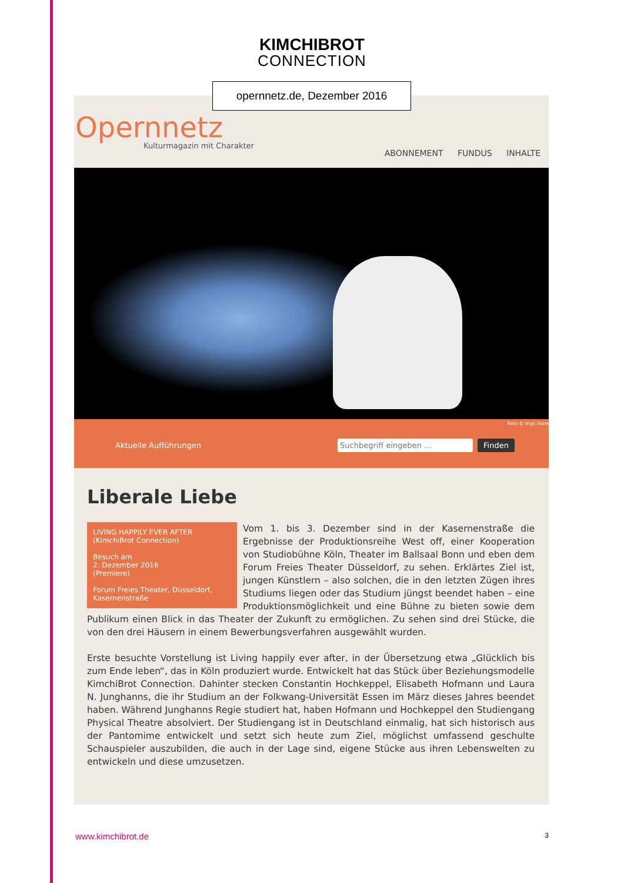KIMCHIBROT
CONNECTION
Opernnetz
Kulturmagazin mit Charakter
ABONNEMENT FUNDUS INHALTE
Foto © Ingo Solm
Aktuelle Aufführungen Suchbegriff eingeben ... Finden
Liberale Liebe
LIVING HAPPILY EVER AFTER
(KimchiBrot Connection)
Besuch am
2. Dezember 2016
(Premiere)
Forum Freies Theater, Düsseldorf,
Kasernenstraße
Vom 1. bis 3. Dezember sind in der Kasernenstraße die Ergebnisse der Produktionsreihe West off, einer Kooperation von Studiobühne Köln, Theater im Ballsaal Bonn und eben dem Forum Freies Theater Düsseldorf, zu sehen. Erklärtes Ziel ist, jungen Künstlern – also solchen, die in den letzten Zügen ihres Studiums liegen oder das Studium jüngst beendet haben – eine Produktionsmöglichkeit und eine Bühne zu bieten sowie dem Publikum einen Blick in das Theater der Zukunft zu ermöglichen. Zu sehen sind drei Stücke, die von den drei Häusern in einem Bewerbungsverfahren ausgewählt wurden.
Erste besuchte Vorstellung ist Living happily ever after, in der Übersetzung etwa „Glücklich bis zum Ende leben“, das in Köln produziert wurde. Entwickelt hat das Stück über Beziehungsmodelle KimchiBrot Connection. Dahinter stecken Constantin Hochkeppel, Elisabeth Hofmann und Laura N. Junghanns, die ihr Studium an der Folkwang-Universität Essen im März dieses Jahres beendet haben. Während Junghanns Regie studiert hat, haben Hofmann und Hochkeppel den Studiengang Physical Theatre absolviert. Der Studiengang ist in Deutschland einmalig, hat sich historisch aus der Pantomime entwickelt und setzt sich heute zum Ziel, möglichst umfassend geschulte Schauspieler auszubilden, die auch in der Lage sind, eigene Stücke aus ihren Lebenswelten zu entwickeln und diese umzusetzen.
opernnetz.de, Dezember 2016
www.kimchibrot.de 3